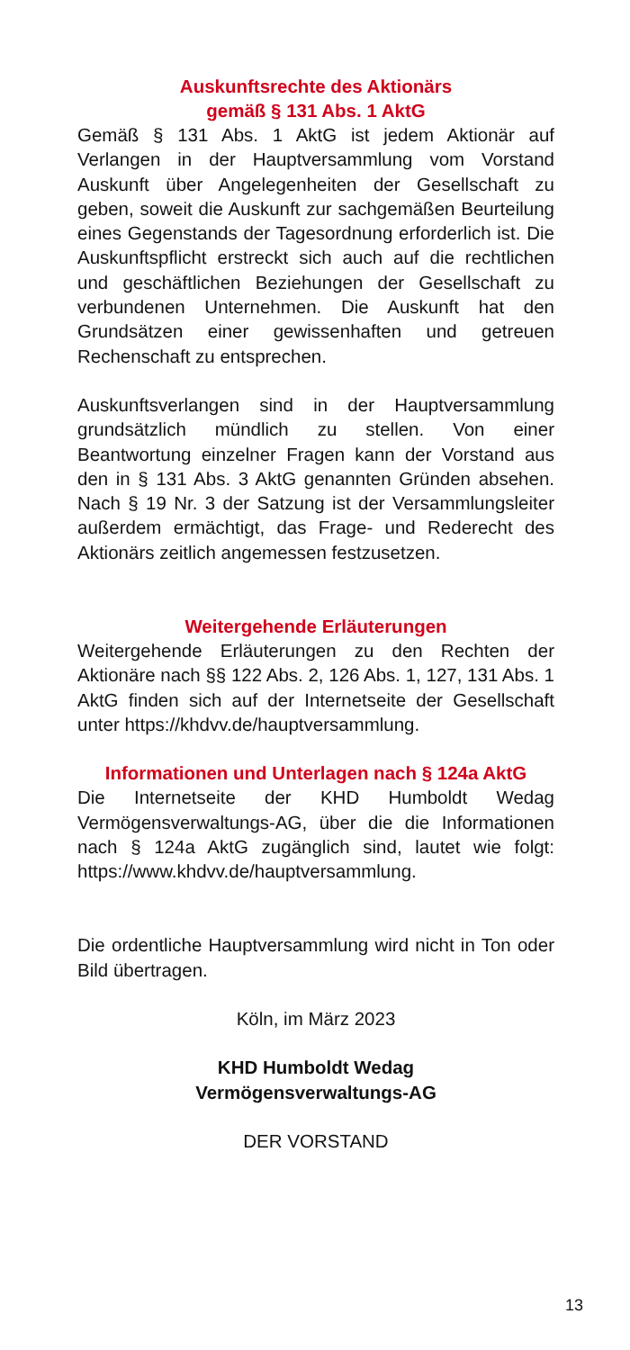Auskunftsrechte des Aktionärs
gemäß § 131 Abs. 1 AktG
Gemäß § 131 Abs. 1 AktG ist jedem Aktionär auf Verlangen in der Hauptversammlung vom Vorstand Auskunft über Angelegenheiten der Gesellschaft zu geben, soweit die Auskunft zur sachgemäßen Beurteilung eines Gegenstands der Tagesordnung erforderlich ist. Die Auskunftspflicht erstreckt sich auch auf die rechtlichen und geschäftlichen Beziehungen der Gesellschaft zu verbundenen Unternehmen. Die Auskunft hat den Grundsätzen einer gewissenhaften und getreuen Rechenschaft zu entsprechen.
Auskunftsverlangen sind in der Hauptversammlung grundsätzlich mündlich zu stellen. Von einer Beantwortung einzelner Fragen kann der Vorstand aus den in § 131 Abs. 3 AktG genannten Gründen absehen. Nach § 19 Nr. 3 der Satzung ist der Versammlungsleiter außerdem ermächtigt, das Frage- und Rederecht des Aktionärs zeitlich angemessen festzusetzen.
Weitergehende Erläuterungen
Weitergehende Erläuterungen zu den Rechten der Aktionäre nach §§ 122 Abs. 2, 126 Abs. 1, 127, 131 Abs. 1 AktG finden sich auf der Internetseite der Gesellschaft unter https://khdvv.de/hauptversammlung.
Informationen und Unterlagen nach § 124a AktG
Die Internetseite der KHD Humboldt Wedag Vermögensverwaltungs-AG, über die die Informationen nach § 124a AktG zugänglich sind, lautet wie folgt: https://www.khdvv.de/hauptversammlung.
Die ordentliche Hauptversammlung wird nicht in Ton oder Bild übertragen.
Köln, im März 2023
KHD Humboldt Wedag
Vermögensverwaltungs-AG
DER VORSTAND
13